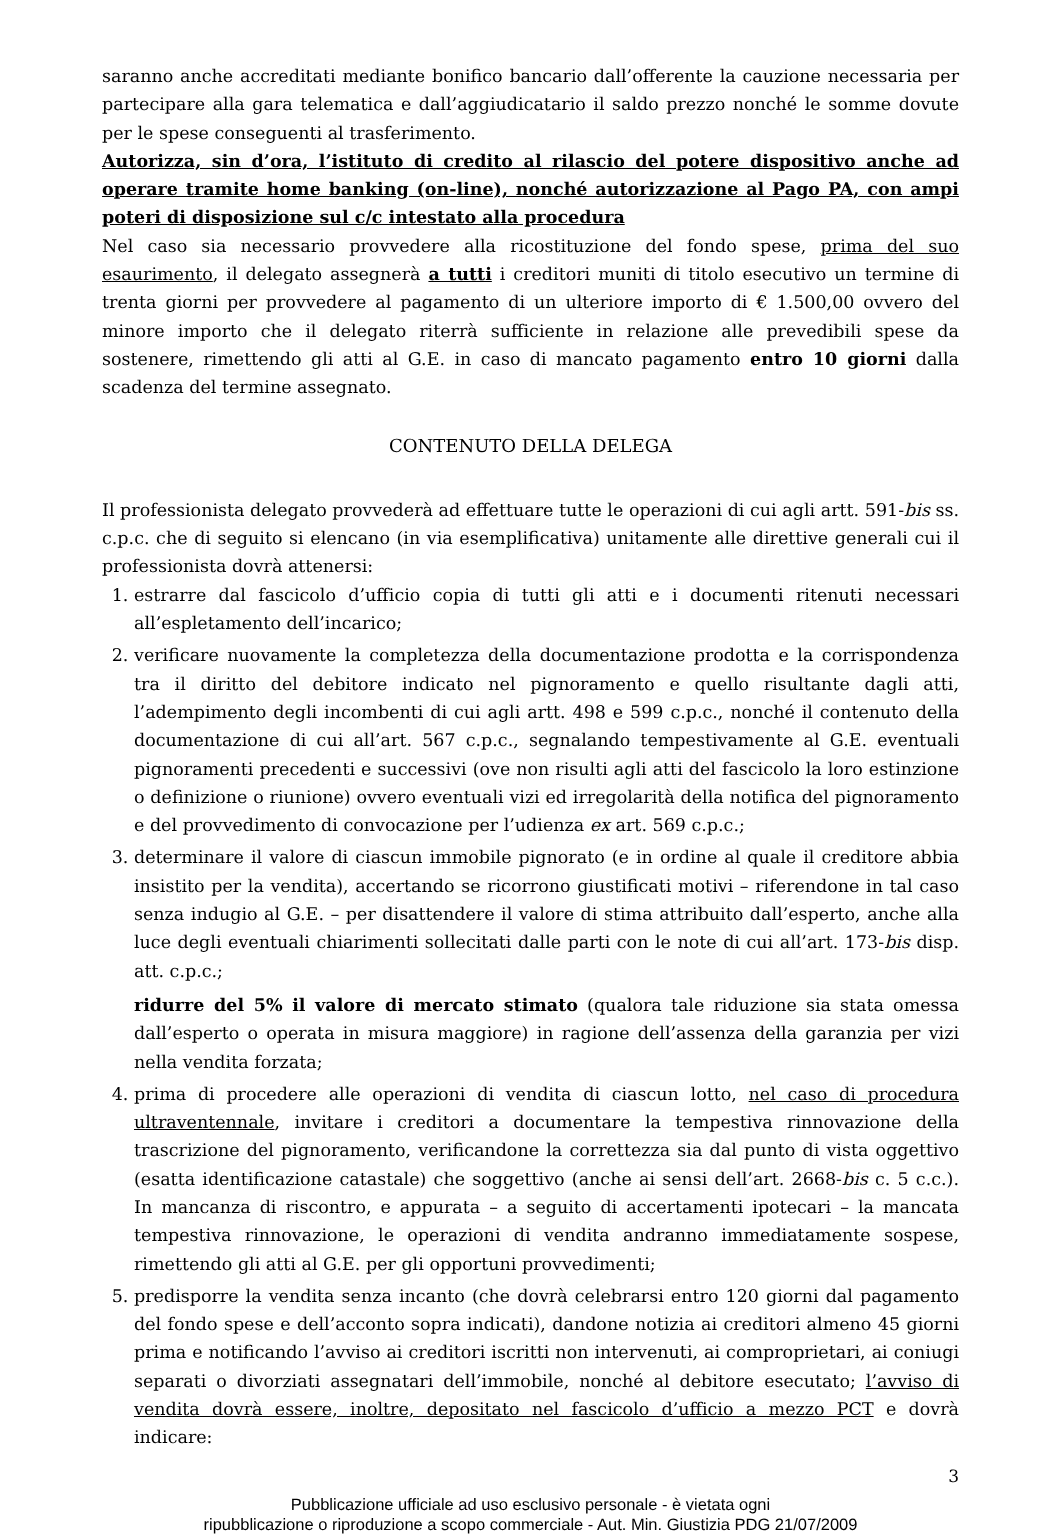saranno anche accreditati mediante bonifico bancario dall’offerente la cauzione necessaria per partecipare alla gara telematica e dall’aggiudicatario il saldo prezzo nonché le somme dovute per le spese conseguenti al trasferimento.
Autorizza, sin d’ora, l’istituto di credito al rilascio del potere dispositivo anche ad operare tramite home banking (on-line), nonché autorizzazione al Pago PA, con ampi poteri di disposizione sul c/c intestato alla procedura
Nel caso sia necessario provvedere alla ricostituzione del fondo spese, prima del suo esaurimento, il delegato assegnerà a tutti i creditori muniti di titolo esecutivo un termine di trenta giorni per provvedere al pagamento di un ulteriore importo di € 1.500,00 ovvero del minore importo che il delegato riterrà sufficiente in relazione alle prevedibili spese da sostenere, rimettendo gli atti al G.E. in caso di mancato pagamento entro 10 giorni dalla scadenza del termine assegnato.
CONTENUTO DELLA DELEGA
Il professionista delegato provvederà ad effettuare tutte le operazioni di cui agli artt. 591-bis ss. c.p.c. che di seguito si elencano (in via esemplificativa) unitamente alle direttive generali cui il professionista dovrà attenersi:
1. estrarre dal fascicolo d’ufficio copia di tutti gli atti e i documenti ritenuti necessari all’espletamento dell’incarico;
2. verificare nuovamente la completezza della documentazione prodotta e la corrispondenza tra il diritto del debitore indicato nel pignoramento e quello risultante dagli atti, l’adempimento degli incombenti di cui agli artt. 498 e 599 c.p.c., nonché il contenuto della documentazione di cui all’art. 567 c.p.c., segnalando tempestivamente al G.E. eventuali pignoramenti precedenti e successivi (ove non risulti agli atti del fascicolo la loro estinzione o definizione o riunione) ovvero eventuali vizi ed irregolarità della notifica del pignoramento e del provvedimento di convocazione per l’udienza ex art. 569 c.p.c.;
3. determinare il valore di ciascun immobile pignorato (e in ordine al quale il creditore abbia insistito per la vendita), accertando se ricorrono giustificati motivi – riferendone in tal caso senza indugio al G.E. – per disattendere il valore di stima attribuito dall’esperto, anche alla luce degli eventuali chiarimenti sollecitati dalle parti con le note di cui all’art. 173-bis disp. att. c.p.c.;
ridurre del 5% il valore di mercato stimato (qualora tale riduzione sia stata omessa dall’esperto o operata in misura maggiore) in ragione dell’assenza della garanzia per vizi nella vendita forzata;
4. prima di procedere alle operazioni di vendita di ciascun lotto, nel caso di procedura ultraventennale, invitare i creditori a documentare la tempestiva rinnovazione della trascrizione del pignoramento, verificandone la correttezza sia dal punto di vista oggettivo (esatta identificazione catastale) che soggettivo (anche ai sensi dell’art. 2668-bis c. 5 c.c.). In mancanza di riscontro, e appurata – a seguito di accertamenti ipotecari – la mancata tempestiva rinnovazione, le operazioni di vendita andranno immediatamente sospese, rimettendo gli atti al G.E. per gli opportuni provvedimenti;
5. predisporre la vendita senza incanto (che dovrà celebrarsi entro 120 giorni dal pagamento del fondo spese e dell’acconto sopra indicati), dandone notizia ai creditori almeno 45 giorni prima e notificando l’avviso ai creditori iscritti non intervenuti, ai comproprietari, ai coniugi separati o divorziati assegnatari dell’immobile, nonché al debitore esecutato; l’avviso di vendita dovrà essere, inoltre, depositato nel fascicolo d’ufficio a mezzo PCT e dovrà indicare:
3
Pubblicazione ufficiale ad uso esclusivo personale - è vietata ogni
ripubblicazione o riproduzione a scopo commerciale - Aut. Min. Giustizia PDG 21/07/2009